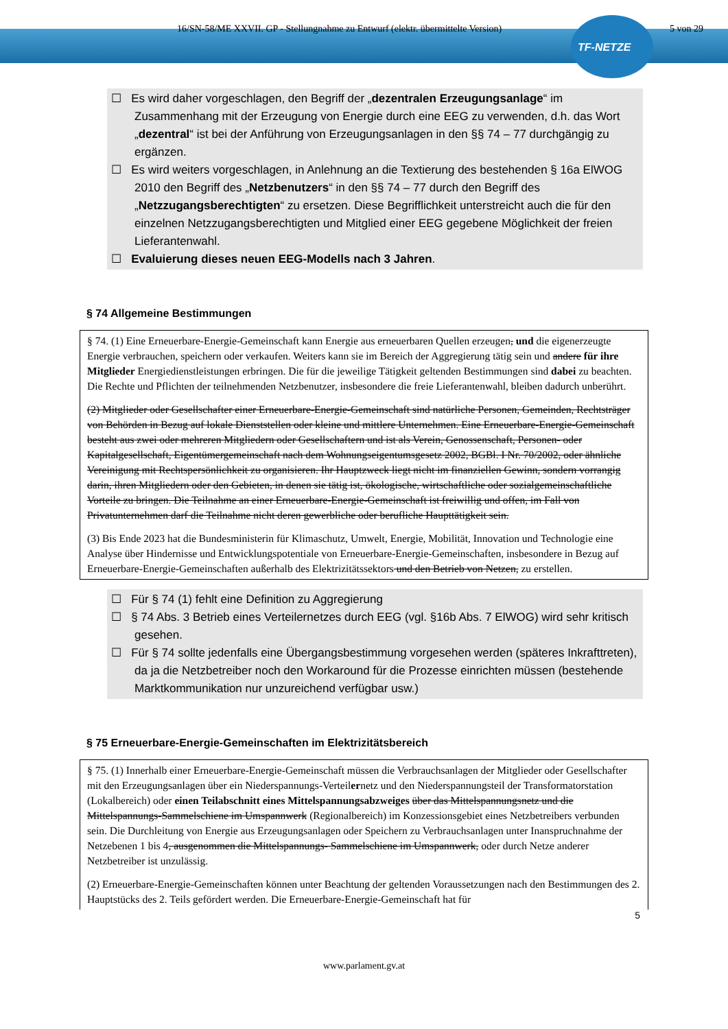16/SN-58/ME XXVII. GP - Stellungnahme zu Entwurf (elektr. übermittelte Version) 5 von 29
TF-NETZE
☐ Es wird daher vorgeschlagen, den Begriff der „dezentralen Erzeugungsanlage“ im Zusammenhang mit der Erzeugung von Energie durch eine EEG zu verwenden, d.h. das Wort „dezentral“ ist bei der Anführung von Erzeugungsanlagen in den §§ 74 – 77 durchgängig zu ergänzen.
☐ Es wird weiters vorgeschlagen, in Anlehnung an die Textierung des bestehenden § 16a ElWOG 2010 den Begriff des „Netzbenutzers“ in den §§ 74 – 77 durch den Begriff des „Netzzugangsberechtigten“ zu ersetzen. Diese Begrifflichkeit unterstreicht auch die für den einzelnen Netzzugangsberechtigten und Mitglied einer EEG gegebene Möglichkeit der freien Lieferantenwahl.
☐ Evaluierung dieses neuen EEG-Modells nach 3 Jahren.
§ 74 Allgemeine Bestimmungen
§ 74. (1) Eine Erneuerbare-Energie-Gemeinschaft kann Energie aus erneuerbaren Quellen erzeugen, und die eigenerzeugte Energie verbrauchen, speichern oder verkaufen. Weiters kann sie im Bereich der Aggregierung tätig sein und andere für ihre Mitglieder Energiedienstleistungen erbringen. Die für die jeweilige Tätigkeit geltenden Bestimmungen sind dabei zu beachten. Die Rechte und Pflichten der teilnehmenden Netzbenutzer, insbesondere die freie Lieferantenwahl, bleiben dadurch unberührt.
(2) Mitglieder oder Gesellschafter einer Erneuerbare-Energie-Gemeinschaft sind natürliche Personen, Gemeinden, Rechtsträger von Behörden in Bezug auf lokale Dienststellen oder kleine und mittlere Unternehmen. Eine Erneuerbare-Energie-Gemeinschaft besteht aus zwei oder mehreren Mitgliedern oder Gesellschaftern und ist als Verein, Genossenschaft, Personen- oder Kapitalgesellschaft, Eigentümergemeinschaft nach dem Wohnungseigentumsgesetz 2002, BGBl. I Nr. 70/2002, oder ähnliche Vereinigung mit Rechtspersönlichkeit zu organisieren. Ihr Hauptzweck liegt nicht im finanziellen Gewinn, sondern vorrangig darin, ihren Mitgliedern oder den Gebieten, in denen sie tätig ist, ökologische, wirtschaftliche oder sozialgemeinschaftliche Vorteile zu bringen. Die Teilnahme an einer Erneuerbare-Energie-Gemeinschaft ist freiwillig und offen, im Fall von Privatunternehmen darf die Teilnahme nicht deren gewerbliche oder berufliche Haupttätigkeit sein.
(3) Bis Ende 2023 hat die Bundesministerin für Klimaschutz, Umwelt, Energie, Mobilität, Innovation und Technologie eine Analyse über Hindernisse und Entwicklungspotentiale von Erneuerbare-Energie-Gemeinschaften, insbesondere in Bezug auf Erneuerbare-Energie-Gemeinschaften außerhalb des Elektrizitätssektors und den Betrieb von Netzen, zu erstellen.
☐ Für § 74 (1) fehlt eine Definition zu Aggregierung
☐ § 74 Abs. 3 Betrieb eines Verteilernetzes durch EEG (vgl. §16b Abs. 7 ElWOG) wird sehr kritisch gesehen.
☐ Für § 74 sollte jedenfalls eine Übergangsbestimmung vorgesehen werden (späteres Inkrafttreten), da ja die Netzbetreiber noch den Workaround für die Prozesse einrichten müssen (bestehende Marktkommunikation nur unzureichend verfügbar usw.)
§ 75 Erneuerbare-Energie-Gemeinschaften im Elektrizitätsbereich
§ 75. (1) Innerhalb einer Erneuerbare-Energie-Gemeinschaft müssen die Verbrauchsanlagen der Mitglieder oder Gesellschafter mit den Erzeugungsanlagen über ein Niederspannungs-Verteilernetz und den Niederspannungsteil der Transformatorstation (Lokalbereich) oder einen Teilabschnitt eines Mittelspannungsabzweiges über das Mittelspannungsnetz und die Mittelspannungs-Sammelschiene im Umspannwerk (Regionalbereich) im Konzessionsgebiet eines Netzbetreibers verbunden sein. Die Durchleitung von Energie aus Erzeugungsanlagen oder Speichern zu Verbrauchsanlagen unter Inanspruchnahme der Netzebenen 1 bis 4, ausgenommen die Mittelspannungs- Sammelschiene im Umspannwerk, oder durch Netze anderer Netzbetreiber ist unzulässig.
(2) Erneuerbare-Energie-Gemeinschaften können unter Beachtung der geltenden Voraussetzungen nach den Bestimmungen des 2. Hauptstücks des 2. Teils gefördert werden. Die Erneuerbare-Energie-Gemeinschaft hat für
5
www.parlament.gv.at